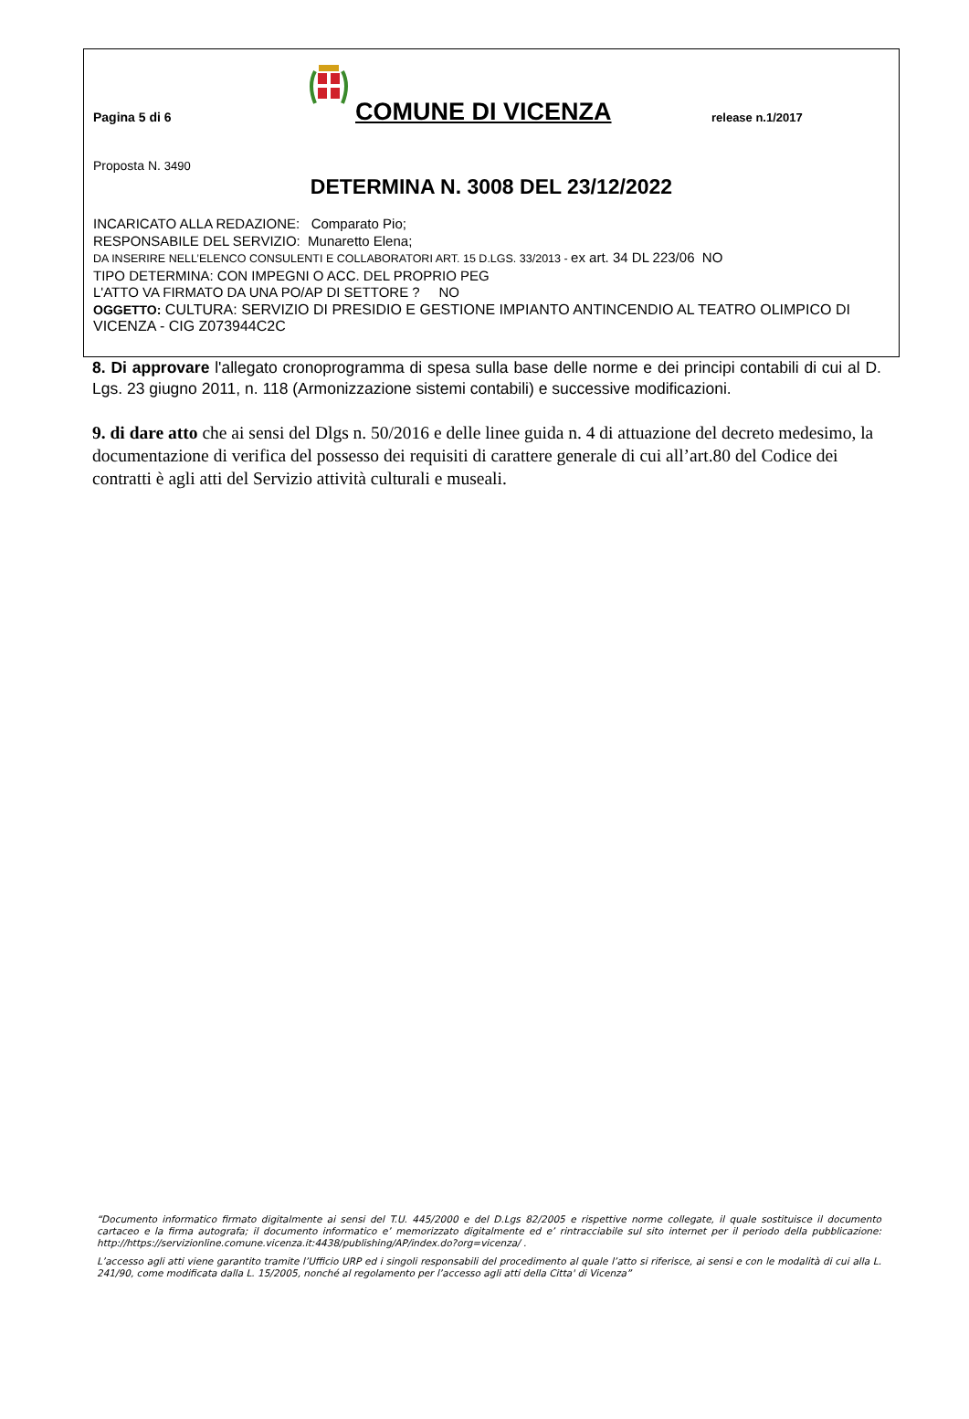Pagina 5 di 6
COMUNE DI VICENZA
release n.1/2017
Proposta N. 3490
DETERMINA N. 3008 DEL 23/12/2022
INCARICATO ALLA REDAZIONE: Comparato Pio;
RESPONSABILE DEL SERVIZIO: Munaretto Elena;
DA INSERIRE NELL’ELENCO CONSULENTI E COLLABORATORI ART. 15 D.LGS. 33/2013 - ex art. 34 DL 223/06 NO
TIPO DETERMINA: CON IMPEGNI O ACC. DEL PROPRIO PEG
L'ATTO VA FIRMATO DA UNA PO/AP DI SETTORE ? NO
OGGETTO: CULTURA: SERVIZIO DI PRESIDIO E GESTIONE IMPIANTO ANTINCENDIO AL TEATRO OLIMPICO DI VICENZA - CIG Z073944C2C
8. Di approvare l'allegato cronoprogramma di spesa sulla base delle norme e dei principi contabili di cui al D. Lgs. 23 giugno 2011, n. 118 (Armonizzazione sistemi contabili) e successive modificazioni.
9. di dare atto che ai sensi del Dlgs n. 50/2016 e delle linee guida n. 4 di attuazione del decreto medesimo, la documentazione di verifica del possesso dei requisiti di carattere generale di cui all’art.80 del Codice dei contratti è agli atti del Servizio attività culturali e museali.
“Documento informatico firmato digitalmente ai sensi del T.U. 445/2000 e del D.Lgs 82/2005 e rispettive norme collegate, il quale sostituisce il documento cartaceo e la firma autografa; il documento informatico e’ memorizzato digitalmente ed e’ rintracciabile sul sito internet per il periodo della pubblicazione: http://https://servizionline.comune.vicenza.it:4438/publishing/AP/index.do?org=vicenza/ .
L’accesso agli atti viene garantito tramite l’Ufficio URP ed i singoli responsabili del procedimento al quale l’atto si riferisce, ai sensi e con le modalità di cui alla L. 241/90, come modificata dalla L. 15/2005, nonché al regolamento per l’accesso agli atti della Citta' di Vicenza”